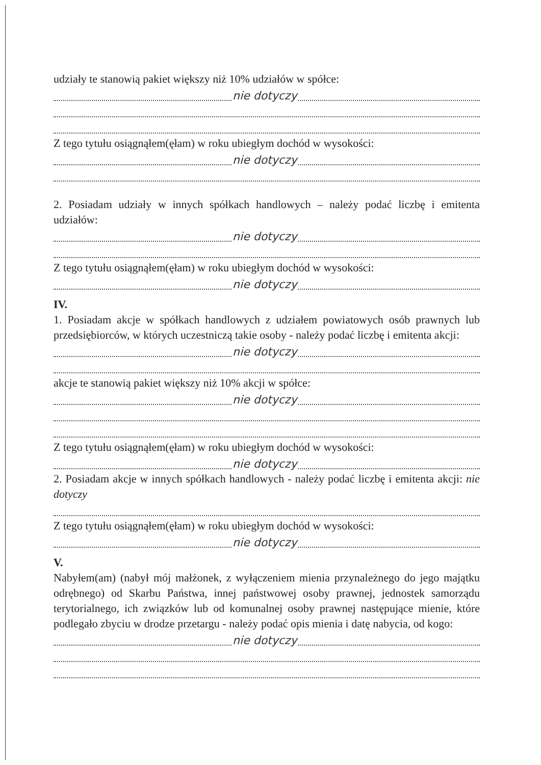udziały te stanowią pakiet większy niż 10% udziałów w spółce:
nie dotyczy
Z tego tytułu osiągnąłem(ęłam) w roku ubiegłym dochód w wysokości:
nie dotyczy
2. Posiadam udziały w innych spółkach handlowych – należy podać liczbę i emitenta udziałów:
nie dotyczy
Z tego tytułu osiągnąłem(ęłam) w roku ubiegłym dochód w wysokości:
nie dotyczy
IV.
1. Posiadam akcje w spółkach handlowych z udziałem powiatowych osób prawnych lub przedsiębiorców, w których uczestniczą takie osoby - należy podać liczbę i emitenta akcji:
nie dotyczy
akcje te stanowią pakiet większy niż 10% akcji w spółce:
nie dotyczy
Z tego tytułu osiągnąłem(ęłam) w roku ubiegłym dochód w wysokości:
nie dotyczy
2. Posiadam akcje w innych spółkach handlowych - należy podać liczbę i emitenta akcji: nie dotyczy
Z tego tytułu osiągnąłem(ęłam) w roku ubiegłym dochód w wysokości:
nie dotyczy
V.
Nabyłem(am) (nabył mój małżonek, z wyłączeniem mienia przynależnego do jego majątku odrębnego) od Skarbu Państwa, innej państwowej osoby prawnej, jednostek samorządu terytorialnego, ich związków lub od komunalnej osoby prawnej następujące mienie, które podlegało zbyciu w drodze przetargu - należy podać opis mienia i datę nabycia, od kogo:
nie dotyczy